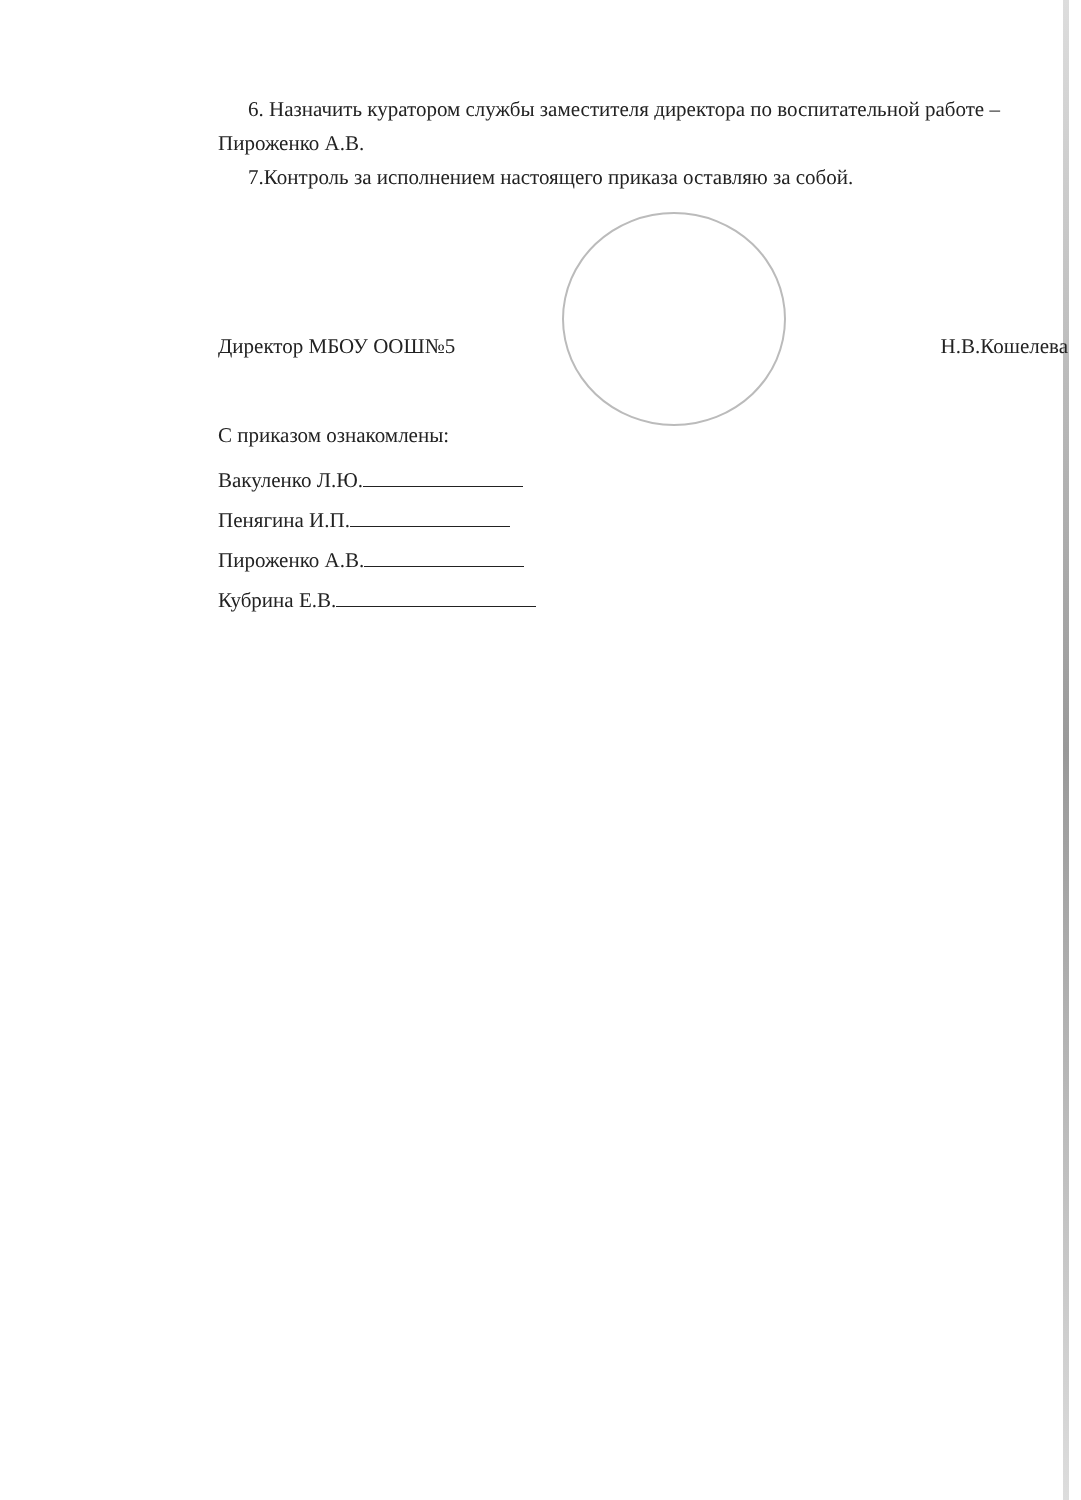6. Назначить куратором службы заместителя директора по воспитательной работе – Пироженко А.В.
7.Контроль за исполнением настоящего приказа оставляю за собой.
Директор МБОУ ООШ№5 Н.В.Кошелева
С приказом ознакомлены:
Вакуленко Л.Ю.
Пенягина И.П.
Пироженко А.В.
Кубрина Е.В.